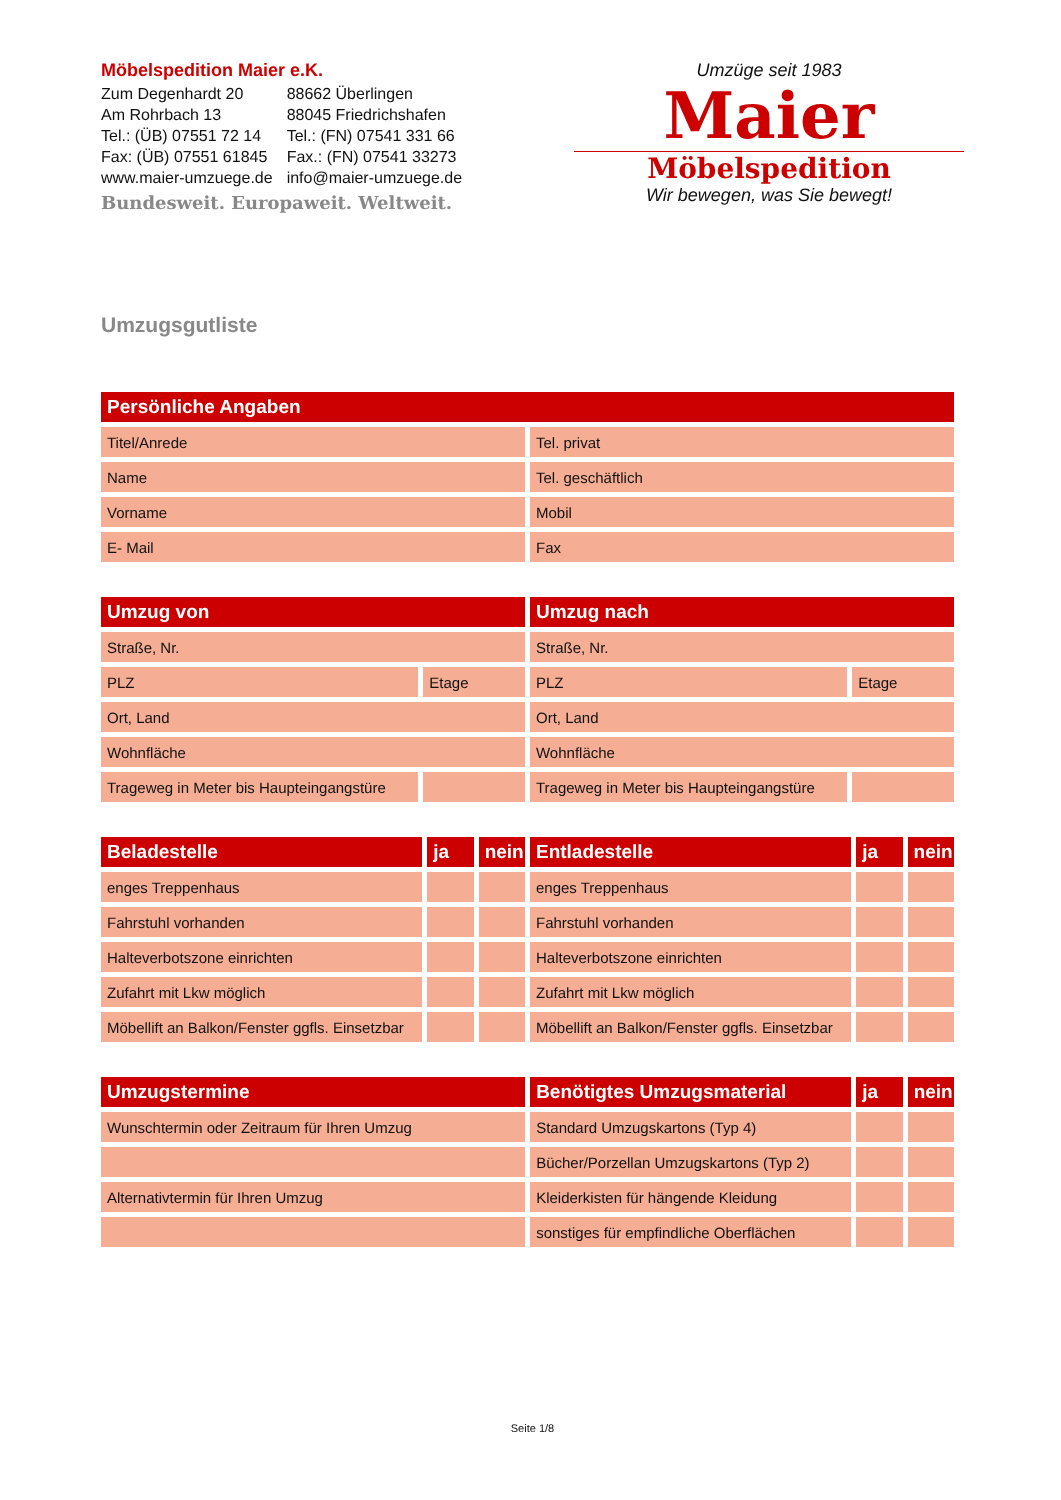Möbelspedition Maier e.K.
| Zum Degenhardt 20 | 88662 Überlingen |
| Am Rohrbach 13 | 88045 Friedrichshafen |
| Tel.: (ÜB) 07551 72 14 | Tel.: (FN) 07541 331 66 |
| Fax: (ÜB) 07551 61845 | Fax.: (FN) 07541 33273 |
| www.maier-umzuege.de | info@maier-umzuege.de |
Bundesweit. Europaweit. Weltweit.
Umzüge seit 1983
Maier
Möbelspedition
Wir bewegen, was Sie bewegt!
Umzugsgutliste
| Persönliche Angaben | |
| --- | --- |
| Titel/Anrede | Tel. privat |
| Name | Tel. geschäftlich |
| Vorname | Mobil |
| E- Mail | Fax |
| Umzug von | | Umzug nach | |
| --- | --- | --- | --- |
| Straße, Nr. | | Straße, Nr. | |
| PLZ | Etage | PLZ | Etage |
| Ort, Land | | Ort, Land | |
| Wohnfläche | | Wohnfläche | |
| Trageweg in Meter bis Haupteingangstüre | | Trageweg in Meter bis Haupteingangstüre | |
| Beladestelle | ja | nein | Entladestelle | ja | nein |
| --- | --- | --- | --- | --- | --- |
| enges Treppenhaus | | | enges Treppenhaus | | |
| Fahrstuhl vorhanden | | | Fahrstuhl vorhanden | | |
| Halteverbotszone einrichten | | | Halteverbotszone einrichten | | |
| Zufahrt mit Lkw möglich | | | Zufahrt mit Lkw möglich | | |
| Möbellift an Balkon/Fenster ggfls. Einsetzbar | | | Möbellift an Balkon/Fenster ggfls. Einsetzbar | | |
| Umzugstermine | Benötigtes Umzugsmaterial | ja | nein |
| --- | --- | --- | --- |
| Wunschtermin oder Zeitraum für Ihren Umzug | Standard Umzugskartons (Typ 4) | | |
| | Bücher/Porzellan Umzugskartons (Typ 2) | | |
| Alternativtermin für Ihren Umzug | Kleiderkisten für hängende Kleidung | | |
| | sonstiges für empfindliche Oberflächen | | |
Seite 1/8